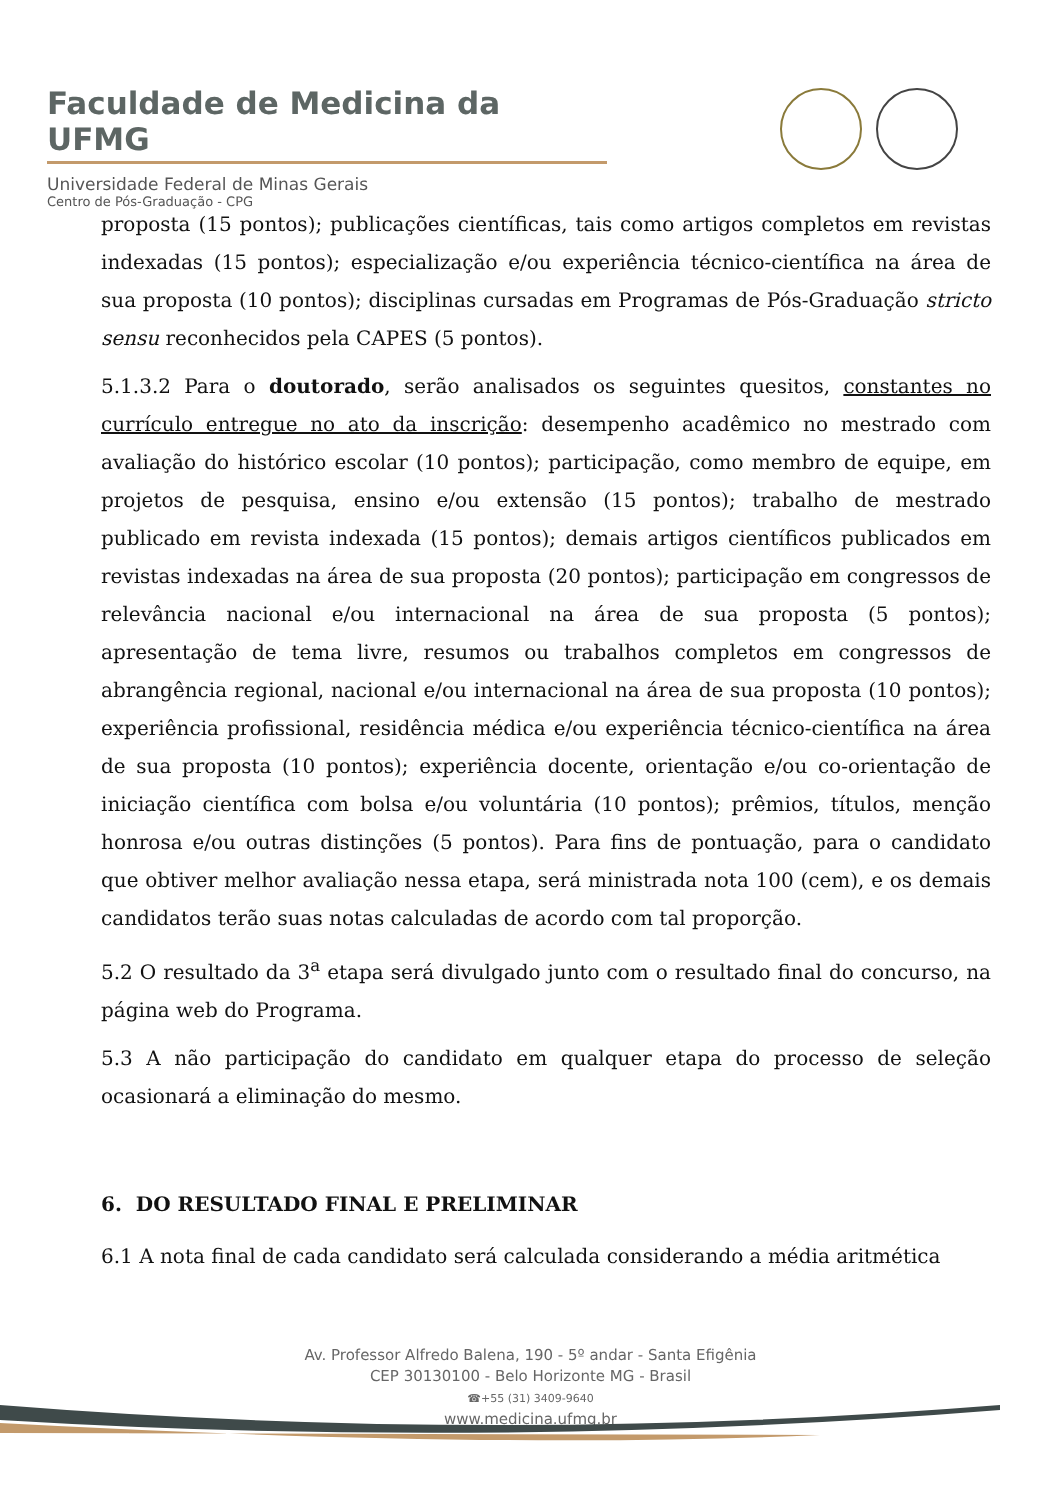Faculdade de Medicina da UFMG
Universidade Federal de Minas Gerais
Centro de Pós-Graduação - CPG
proposta (15 pontos); publicações científicas, tais como artigos completos em revistas indexadas (15 pontos); especialização e/ou experiência técnico-científica na área de sua proposta (10 pontos); disciplinas cursadas em Programas de Pós-Graduação stricto sensu reconhecidos pela CAPES (5 pontos).
5.1.3.2 Para o doutorado, serão analisados os seguintes quesitos, constantes no currículo entregue no ato da inscrição: desempenho acadêmico no mestrado com avaliação do histórico escolar (10 pontos); participação, como membro de equipe, em projetos de pesquisa, ensino e/ou extensão (15 pontos); trabalho de mestrado publicado em revista indexada (15 pontos); demais artigos científicos publicados em revistas indexadas na área de sua proposta (20 pontos); participação em congressos de relevância nacional e/ou internacional na área de sua proposta (5 pontos); apresentação de tema livre, resumos ou trabalhos completos em congressos de abrangência regional, nacional e/ou internacional na área de sua proposta (10 pontos); experiência profissional, residência médica e/ou experiência técnico-científica na área de sua proposta (10 pontos); experiência docente, orientação e/ou co-orientação de iniciação científica com bolsa e/ou voluntária (10 pontos); prêmios, títulos, menção honrosa e/ou outras distinções (5 pontos). Para fins de pontuação, para o candidato que obtiver melhor avaliação nessa etapa, será ministrada nota 100 (cem), e os demais candidatos terão suas notas calculadas de acordo com tal proporção.
5.2 O resultado da 3<sup>a</sup> etapa será divulgado junto com o resultado final do concurso, na página web do Programa.
5.3 A não participação do candidato em qualquer etapa do processo de seleção ocasionará a eliminação do mesmo.
6. DO RESULTADO FINAL E PRELIMINAR
6.1 A nota final de cada candidato será calculada considerando a média aritmética
Av. Professor Alfredo Balena, 190 - 5º andar - Santa Efigênia
CEP 30130100 - Belo Horizonte MG - Brasil
☎+55 (31) 3409-9640
www.medicina.ufmg.br